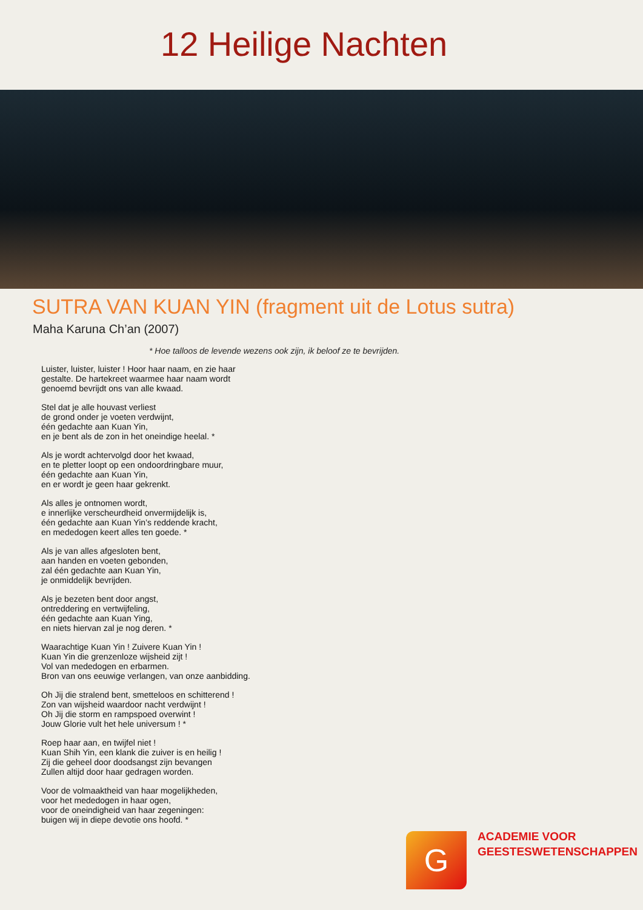12 Heilige Nachten
SUTRA VAN KUAN YIN (fragment uit de Lotus sutra)
Maha Karuna Ch’an (2007)
* Hoe talloos de levende wezens ook zijn, ik beloof ze te bevrijden.
Luister, luister, luister ! Hoor haar naam, en zie haar gestalte. De hartekreet waarmee haar naam wordt genoemd bevrijdt ons van alle kwaad.
Stel dat je alle houvast verliest
de grond onder je voeten verdwijnt,
één gedachte aan Kuan Yin,
en je bent als de zon in het oneindige heelal. *
Als je wordt achtervolgd door het kwaad,
en te pletter loopt op een ondoordringbare muur,
één gedachte aan Kuan Yin,
en er wordt je geen haar gekrenkt.
Als alles je ontnomen wordt,
e innerlijke verscheurdheid onvermijdelijk is,
één gedachte aan Kuan Yin’s reddende kracht,
en mededogen keert alles ten goede. *
Als je van alles afgesloten bent,
aan handen en voeten gebonden,
zal één gedachte aan Kuan Yin,
je onmiddelijk bevrijden.
Als je bezeten bent door angst,
ontreddering en vertwijfeling,
één gedachte aan Kuan Ying,
en niets hiervan zal je nog deren. *
Waarachtige Kuan Yin ! Zuivere Kuan Yin !
Kuan Yin die grenzenloze wijsheid zijt !
Vol van mededogen en erbarmen.
Bron van ons eeuwige verlangen, van onze aanbidding.
Oh Jij die stralend bent, smetteloos en schitterend !
Zon van wijsheid waardoor nacht verdwijnt !
Oh Jij die storm en rampspoed overwint !
Jouw Glorie vult het hele universum ! *
Roep haar aan, en twijfel niet !
Kuan Shih Yin, een klank die zuiver is en heilig !
Zij die geheel door doodsangst zijn bevangen
Zullen altijd door haar gedragen worden.
Voor de volmaaktheid van haar mogelijkheden,
voor het mededogen in haar ogen,
voor de oneindigheid van haar zegeningen:
buigen wij in diepe devotie ons hoofd. *
G
ACADEMIE VOOR
GEESTESWETENSCHAPPEN